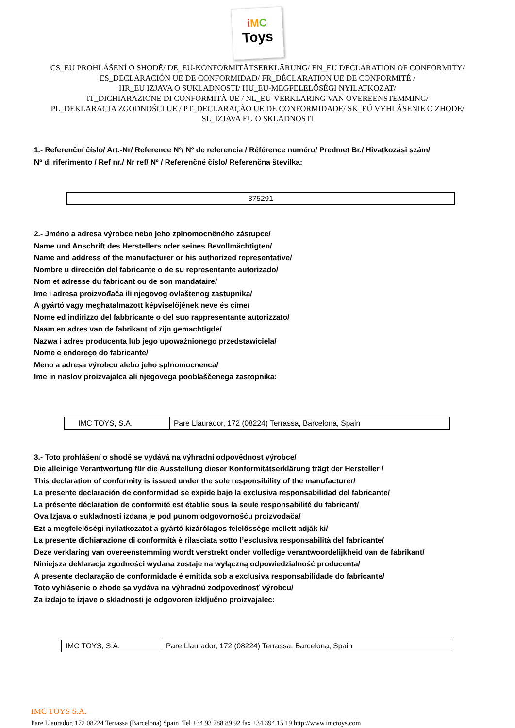iMC
Toys
CS_EU PROHLÁŠENÍ O SHODĚ/ DE_EU-KONFORMITÄTSERKLÄRUNG/ EN_EU DECLARATION OF CONFORMITY/
ES_DECLARACIÓN UE DE CONFORMIDAD/ FR_DÉCLARATION UE DE CONFORMITÉ /
HR_EU IZJAVA O SUKLADNOSTI/ HU_EU-MEGFELELŐSÉGI NYILATKOZAT/
IT_DICHIARAZIONE DI CONFORMITÀ UE / NL_EU-VERKLARING VAN OVEREENSTEMMING/
PL_DEKLARACJA ZGODNOŚCI UE / PT_DECLARAÇÃO UE DE CONFORMIDADE/ SK_EÚ VYHLÁSENIE O ZHODE/
SL_IZJAVA EU O SKLADNOSTI
1.- Referenční číslo/ Art.-Nr/ Reference Nº/ Nº de referencia / Référence numéro/ Predmet Br./ Hivatkozási szám/
Nº di riferimento / Ref nr./ Nr ref/ Nº / Referenčné číslo/ Referenčna številka:
| 375291 |
2.- Jméno a adresa výrobce nebo jeho zplnomocněného zástupce/
Name und Anschrift des Herstellers oder seines Bevollmächtigten/
Name and address of the manufacturer or his authorized representative/
Nombre u dirección del fabricante o de su representante autorizado/
Nom et adresse du fabricant ou de son mandataire/
Ime i adresa proizvođača ili njegovog ovlaštenog zastupnika/
A gyártó vagy meghatalmazott képviselőjének neve és címe/
Nome ed indirizzo del fabbricante o del suo rappresentante autorizzato/
Naam en adres van de fabrikant of zijn gemachtigde/
Nazwa i adres producenta lub jego upoważnionego przedstawiciela/
Nome e endereço do fabricante/
Meno a adresa výrobcu alebo jeho splnomocnenca/
Ime in naslov proizvajalca ali njegovega pooblaščenega zastopnika:
| IMC TOYS, S.A. | Pare Llaurador, 172 (08224) Terrassa, Barcelona, Spain |
3.- Toto prohlášení o shodě se vydává na výhradní odpovědnost výrobce/
Die alleinige Verantwortung für die Ausstellung dieser Konformitätserklärung trägt der Hersteller /
This declaration of conformity is issued under the sole responsibility of the manufacturer/
La presente declaración de conformidad se expide bajo la exclusiva responsabilidad del fabricante/
La présente déclaration de conformité est établie sous la seule responsabilité du fabricant/
Ova Izjava o sukladnosti izdana je pod punom odgovornošću proizvođača/
Ezt a megfelelőségi nyilatkozatot a gyártó kizárólagos felelőssége mellett adják ki/
La presente dichiarazione di conformità è rilasciata sotto l’esclusiva responsabilità del fabricante/
Deze verklaring van overeenstemming wordt verstrekt onder volledige verantwoordelijkheid van de fabrikant/
Niniejsza deklaracja zgodności wydana zostaje na wyłączną odpowiedzialność producenta/
A presente declaração de conformidade é emitida sob a exclusiva responsabilidade do fabricante/
Toto vyhlásenie o zhode sa vydáva na výhradnú zodpovednosť výrobcu/
Za izdajo te izjave o skladnosti je odgovoren izključno proizvajalec:
| IMC TOYS, S.A. | Pare Llaurador, 172 (08224) Terrassa, Barcelona, Spain |
IMC TOYS S.A.
Pare Llaurador, 172 08224 Terrassa (Barcelona) Spain Tel +34 93 788 89 92 fax +34 394 15 19 http://www.imctoys.com